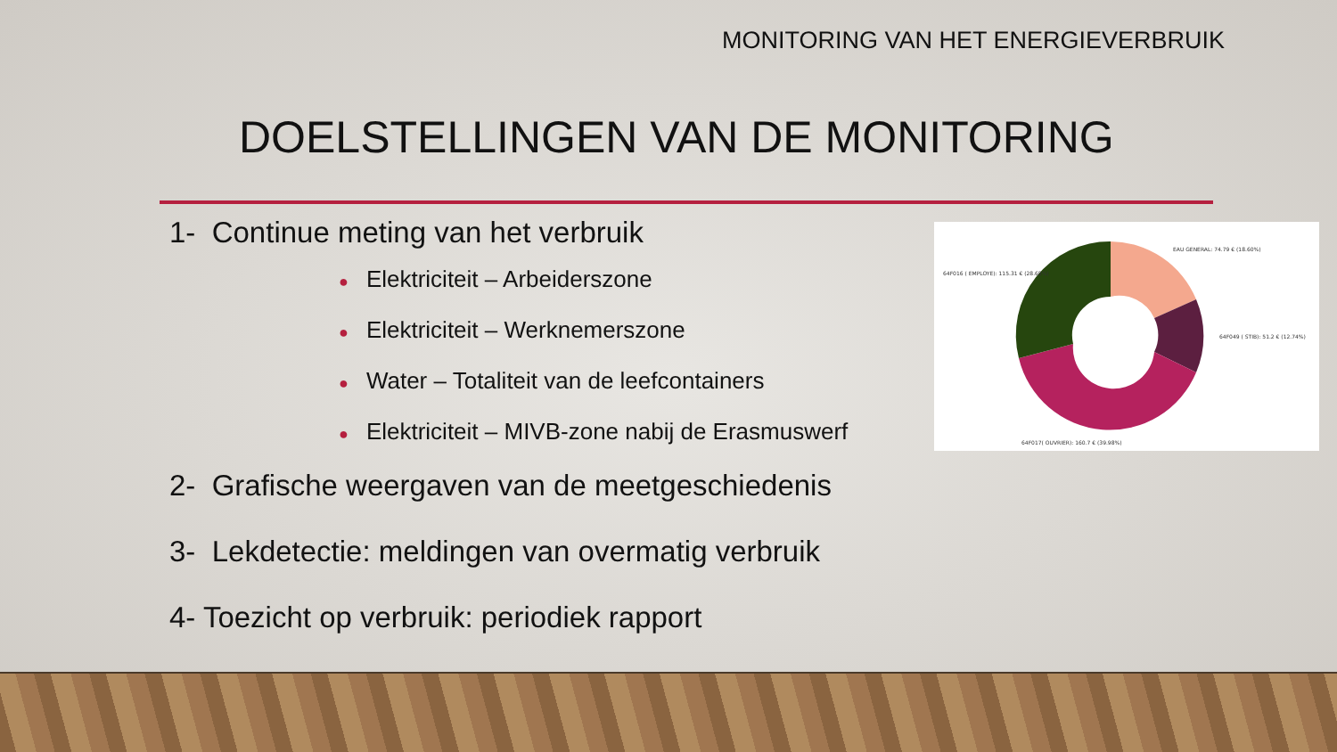MONITORING VAN HET ENERGIEVERBRUIK
DOELSTELLINGEN VAN DE MONITORING
1- Continue meting van het verbruik
● Elektriciteit – Arbeiderszone
● Elektriciteit – Werknemerszone
● Water – Totaliteit van de leefcontainers
● Elektriciteit – MIVB-zone nabij de Erasmuswerf
2- Grafische weergaven van de meetgeschiedenis
3- Lekdetectie: meldingen van overmatig verbruik
4- Toezicht op verbruik: periodiek rapport
EAU GENERAL: 74.79 € (18.60%)
64F016 ( EMPLOYE): 115.31 € (28.68%)
64F049 ( STIB): 51.2 € (12.74%)
64F017( OUVRIER): 160.7 € (39.98%)